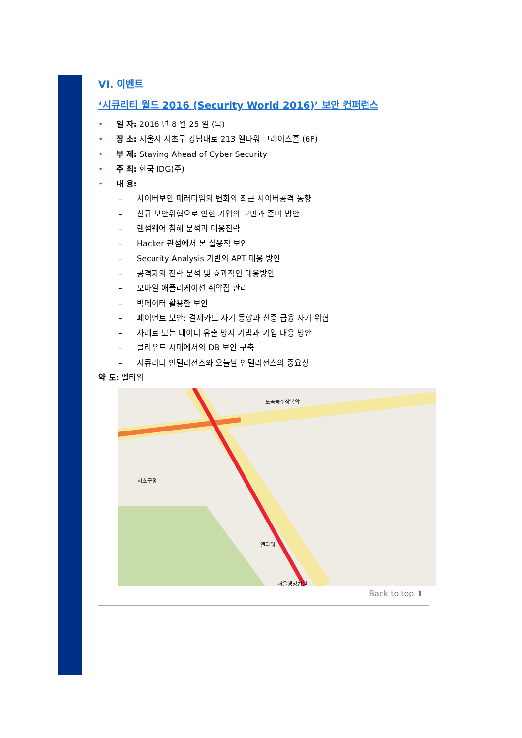VI. 이벤트
‘시큐리티 월드 2016 (Security World 2016)’ 보안 컨퍼런스
• 일 자: 2016 년 8 월 25 일 (목)
• 장 소: 서울시 서초구 강남대로 213 엘타워 그레이스홀 (6F)
• 부 제: Staying Ahead of Cyber Security
• 주 최: 한국 IDG(주)
• 내 용:
– 사이버보안 패러다임의 변화와 최근 사이버공격 동향
– 신규 보안위협으로 인한 기업의 고민과 준비 방안
– 랜섬웨어 침해 분석과 대응전략
– Hacker 관점에서 본 실용적 보안
– Security Analysis 기반의 APT 대응 방안
– 공격자의 전략 분석 및 효과적인 대응방안
– 모바일 애플리케이션 취약점 관리
– 빅데이터 활용한 보안
– 페이먼트 보안: 결제카드 사기 동향과 신종 금융 사기 위협
– 사례로 보는 데이터 유출 방지 기법과 기업 대응 방안
– 클라우드 시대에서의 DB 보안 구축
– 시큐리티 인텔리전스와 오늘날 인텔리전스의 중요성
약 도: 엘타워
엘타워
서초구청
도곡동주상복합
서울행정법원
Back to top ⬆